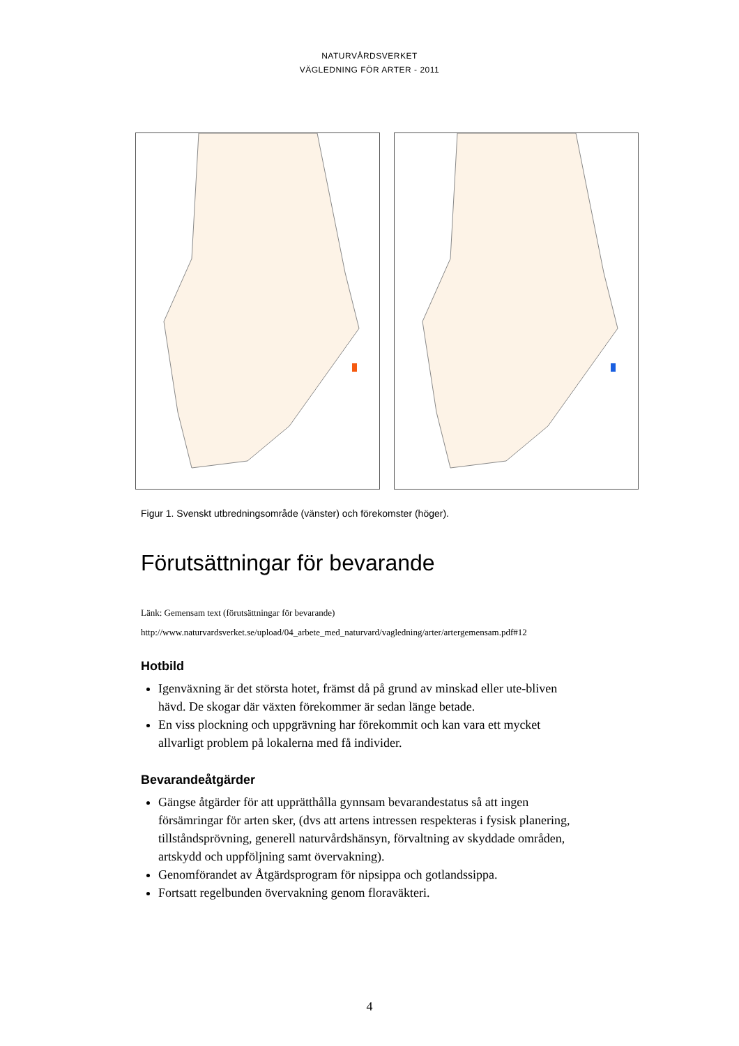NATURVÅRDSVERKET
VÄGLEDNING FÖR ARTER - 2011
Figur 1. Svenskt utbredningsområde (vänster) och förekomster (höger).
Förutsättningar för bevarande
Länk: Gemensam text (förutsättningar för bevarande)
http://www.naturvardsverket.se/upload/04_arbete_med_naturvard/vagledning/arter/artergemensam.pdf#12
Hotbild
Igenväxning är det största hotet, främst då på grund av minskad eller ute-bliven hävd. De skogar där växten förekommer är sedan länge betade.
En viss plockning och uppgrävning har förekommit och kan vara ett mycket allvarligt problem på lokalerna med få individer.
Bevarandeåtgärder
Gängse åtgärder för att upprätthålla gynnsam bevarandestatus så att ingen försämringar för arten sker, (dvs att artens intressen respekteras i fysisk planering, tillståndsprövning, generell naturvårdshänsyn, förvaltning av skyddade områden, artskydd och uppföljning samt övervakning).
Genomförandet av Åtgärdsprogram för nipsippa och gotlandssippa.
Fortsatt regelbunden övervakning genom floraväkteri.
4